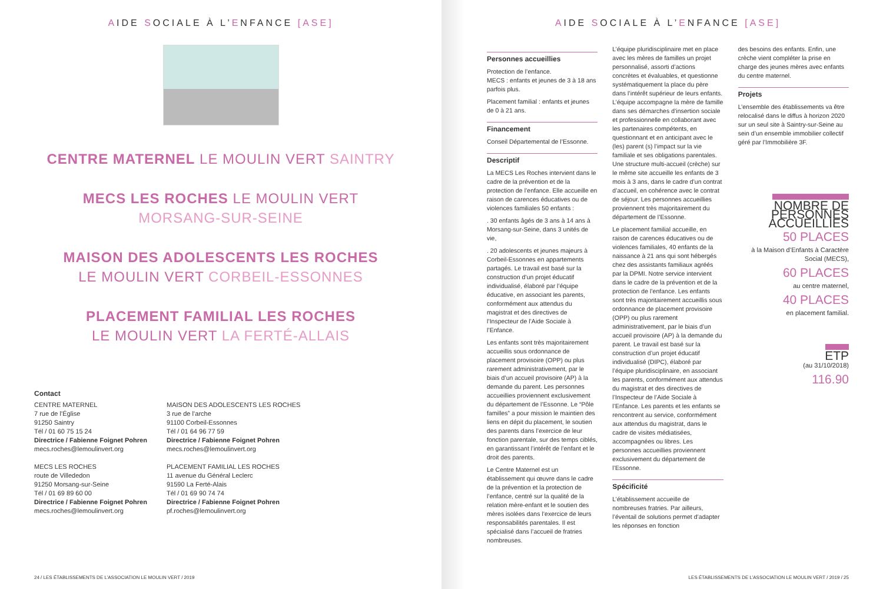AIDE SOCIALE À L’ENFANCE [ASE]
CENTRE MATERNEL LE MOULIN VERT SAINTRY
MECS LES ROCHES LE MOULIN VERT
MORSANG-SUR-SEINE
MAISON DES ADOLESCENTS LES ROCHES
LE MOULIN VERT CORBEIL-ESSONNES
PLACEMENT FAMILIAL LES ROCHES
LE MOULIN VERT LA FERTÉ-ALLAIS
Contact
CENTRE MATERNEL
7 rue de l’Église
91250 Saintry
Tél / 01 60 75 15 24
Directrice / Fabienne Foignet Pohren
mecs.roches@lemoulinvert.org
MECS LES ROCHES
route de Villededon
91250 Morsang-sur-Seine
Tél / 01 69 89 60 00
Directrice / Fabienne Foignet Pohren
mecs.roches@lemoulinvert.org
MAISON DES ADOLESCENTS LES ROCHES
3 rue de l’arche
91100 Corbeil-Essonnes
Tél / 01 64 96 77 59
Directrice / Fabienne Foignet Pohren
mecs.roches@lemoulinvert.org
PLACEMENT FAMILIAL LES ROCHES
11 avenue du Général Leclerc
91590 La Ferté-Alais
Tél / 01 69 90 74 74
Directrice / Fabienne Foignet Pohren
pf.roches@lemoulinvert.org
24 / LES ÉTABLISSEMENTS DE L’ASSOCIATION LE MOULIN VERT / 2019
AIDE SOCIALE À L’ENFANCE [ASE]
Personnes accueillies
Protection de l’enfance.
MECS : enfants et jeunes de 3 à 18 ans parfois plus.
Placement familial : enfants et jeunes de 0 à 21 ans.
Financement
Conseil Départemental de l’Essonne.
Descriptif
La MECS Les Roches intervient dans le cadre de la prévention et de la protection de l’enfance. Elle accueille en raison de carences éducatives ou de violences familiales 50 enfants :
. 30 enfants âgés de 3 ans à 14 ans à Morsang-sur-Seine, dans 3 unités de vie,
. 20 adolescents et jeunes majeurs à Corbeil-Essonnes en appartements partagés. Le travail est basé sur la construction d’un projet éducatif individualisé, élaboré par l’équipe éducative, en associant les parents, conformément aux attendus du magistrat et des directives de l’Inspecteur de l’Aide Sociale à l’Enfance.
Les enfants sont très majoritairement accueillis sous ordonnance de placement provisoire (OPP) ou plus rarement administrativement, par le biais d’un accueil provisoire (AP) à la demande du parent. Les personnes accueillies proviennent exclusivement du département de l’Essonne. Le “Pôle familles” a pour mission le maintien des liens en dépit du placement, le soutien des parents dans l’exercice de leur fonction parentale, sur des temps ciblés, en garantissant l’intérêt de l’enfant et le droit des parents.
Le Centre Maternel est un établissement qui œuvre dans le cadre de la prévention et la protection de l’enfance, centré sur la qualité de la relation mère-enfant et le soutien des mères isolées dans l’exercice de leurs responsabilités parentales. Il est spécialisé dans l’accueil de fratries nombreuses.
L’équipe pluridisciplinaire met en place avec les mères de familles un projet personnalisé, assorti d’actions concrètes et évaluables, et questionne systématiquement la place du père dans l’intérêt supérieur de leurs enfants. L’équipe accompagne la mère de famille dans ses démarches d’insertion sociale et professionnelle en collaborant avec les partenaires compétents, en questionnant et en anticipant avec le (les) parent (s) l’impact sur la vie familiale et ses obligations parentales. Une structure multi-accueil (crèche) sur le même site accueille les enfants de 3 mois à 3 ans, dans le cadre d’un contrat d’accueil, en cohérence avec le contrat de séjour. Les personnes accueillies proviennent très majoritairement du département de l’Essonne.
Le placement familial accueille, en raison de carences éducatives ou de violences familiales, 40 enfants de la naissance à 21 ans qui sont hébergés chez des assistants familiaux agréés par la DPMI. Notre service intervient dans le cadre de la prévention et de la protection de l’enfance. Les enfants sont très majoritairement accueillis sous ordonnance de placement provisoire (OPP) ou plus rarement administrativement, par le biais d’un accueil provisoire (AP) à la demande du parent. Le travail est basé sur la construction d’un projet éducatif individualisé (DIPC), élaboré par l’équipe pluridisciplinaire, en associant les parents, conformément aux attendus du magistrat et des directives de l’Inspecteur de l’Aide Sociale à l’Enfance. Les parents et les enfants se rencontrent au service, conformément aux attendus du magistrat, dans le cadre de visites médiatisées, accompagnées ou libres. Les personnes accueillies proviennent exclusivement du département de l’Essonne.
Spécificité
L’établissement accueille de nombreuses fratries. Par ailleurs, l’éventail de solutions permet d’adapter les réponses en fonction
des besoins des enfants. Enfin, une crèche vient compléter la prise en charge des jeunes mères avec enfants du centre maternel.
Projets
L’ensemble des établissements va être relocalisé dans le diffus à horizon 2020 sur un seul site à Saintry-sur-Seine au sein d’un ensemble immobilier collectif géré par l’Immobilière 3F.
NOMBRE DE PERSONNES ACCUEILLIES
50 PLACES
à la Maison d’Enfants à Caractère Social (MECS),
60 PLACES
au centre maternel,
40 PLACES
en placement familial.
ETP
(au 31/10/2018)
116.90
LES ÉTABLISSEMENTS DE L’ASSOCIATION LE MOULIN VERT / 2019 / 25